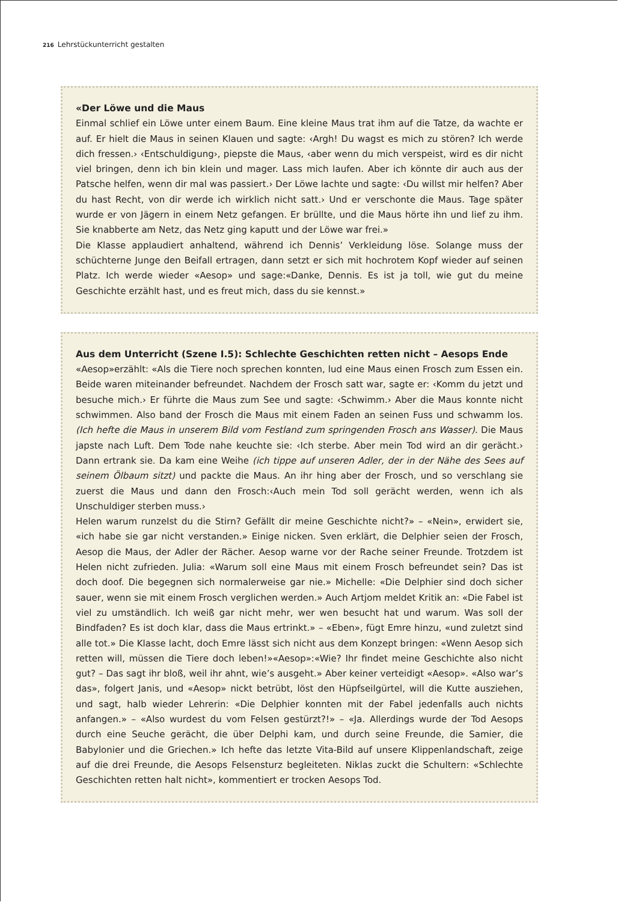216 Lehrstückunterricht gestalten
«Der Löwe und die Maus
Einmal schlief ein Löwe unter einem Baum. Eine kleine Maus trat ihm auf die Tatze, da wachte er auf. Er hielt die Maus in seinen Klauen und sagte: ‹Argh! Du wagst es mich zu stören? Ich werde dich fressen.› ‹Entschuldigung›, piepste die Maus, ‹aber wenn du mich verspeist, wird es dir nicht viel bringen, denn ich bin klein und mager. Lass mich laufen. Aber ich könnte dir auch aus der Patsche helfen, wenn dir mal was passiert.› Der Löwe lachte und sagte: ‹Du willst mir helfen? Aber du hast Recht, von dir werde ich wirklich nicht satt.› Und er verschonte die Maus. Tage später wurde er von Jägern in einem Netz gefangen. Er brüllte, und die Maus hörte ihn und lief zu ihm. Sie knabberte am Netz, das Netz ging kaputt und der Löwe war frei.»
Die Klasse applaudiert anhaltend, während ich Dennis’ Verkleidung löse. Solange muss der schüchterne Junge den Beifall ertragen, dann setzt er sich mit hochrotem Kopf wieder auf seinen Platz. Ich werde wieder «Aesop» und sage:«Danke, Dennis. Es ist ja toll, wie gut du meine Geschichte erzählt hast, und es freut mich, dass du sie kennst.»
Aus dem Unterricht (Szene I.5): Schlechte Geschichten retten nicht – Aesops Ende
«Aesop»erzählt: «Als die Tiere noch sprechen konnten, lud eine Maus einen Frosch zum Essen ein. Beide waren miteinander befreundet. Nachdem der Frosch satt war, sagte er: ‹Komm du jetzt und besuche mich.› Er führte die Maus zum See und sagte: ‹Schwimm.› Aber die Maus konnte nicht schwimmen. Also band der Frosch die Maus mit einem Faden an seinen Fuss und schwamm los. (Ich hefte die Maus in unserem Bild vom Festland zum springenden Frosch ans Wasser). Die Maus japste nach Luft. Dem Tode nahe keuchte sie: ‹Ich sterbe. Aber mein Tod wird an dir gerächt.› Dann ertrank sie. Da kam eine Weihe (ich tippe auf unseren Adler, der in der Nähe des Sees auf seinem Ölbaum sitzt) und packte die Maus. An ihr hing aber der Frosch, und so verschlang sie zuerst die Maus und dann den Frosch:‹Auch mein Tod soll gerächt werden, wenn ich als Unschuldiger sterben muss.›
Helen warum runzelst du die Stirn? Gefällt dir meine Geschichte nicht?» – «Nein», erwidert sie, «ich habe sie gar nicht verstanden.» Einige nicken. Sven erklärt, die Delphier seien der Frosch, Aesop die Maus, der Adler der Rächer. Aesop warne vor der Rache seiner Freunde. Trotzdem ist Helen nicht zufrieden. Julia: «Warum soll eine Maus mit einem Frosch befreundet sein? Das ist doch doof. Die begegnen sich normalerweise gar nie.» Michelle: «Die Delphier sind doch sicher sauer, wenn sie mit einem Frosch verglichen werden.» Auch Artjom meldet Kritik an: «Die Fabel ist viel zu umständlich. Ich weiß gar nicht mehr, wer wen besucht hat und warum. Was soll der Bindfaden? Es ist doch klar, dass die Maus ertrinkt.» – «Eben», fügt Emre hinzu, «und zuletzt sind alle tot.» Die Klasse lacht, doch Emre lässt sich nicht aus dem Konzept bringen: «Wenn Aesop sich retten will, müssen die Tiere doch leben!»«Aesop»:«Wie? Ihr findet meine Geschichte also nicht gut? – Das sagt ihr bloß, weil ihr ahnt, wie’s ausgeht.» Aber keiner verteidigt «Aesop». «Also war’s das», folgert Janis, und «Aesop» nickt betrübt, löst den Hüpfseilgürtel, will die Kutte ausziehen, und sagt, halb wieder Lehrerin: «Die Delphier konnten mit der Fabel jedenfalls auch nichts anfangen.» – «Also wurdest du vom Felsen gestürzt?!» – «Ja. Allerdings wurde der Tod Aesops durch eine Seuche gerächt, die über Delphi kam, und durch seine Freunde, die Samier, die Babylonier und die Griechen.» Ich hefte das letzte Vita-Bild auf unsere Klippenlandschaft, zeige auf die drei Freunde, die Aesops Felsensturz begleiteten. Niklas zuckt die Schultern: «Schlechte Geschichten retten halt nicht», kommentiert er trocken Aesops Tod.